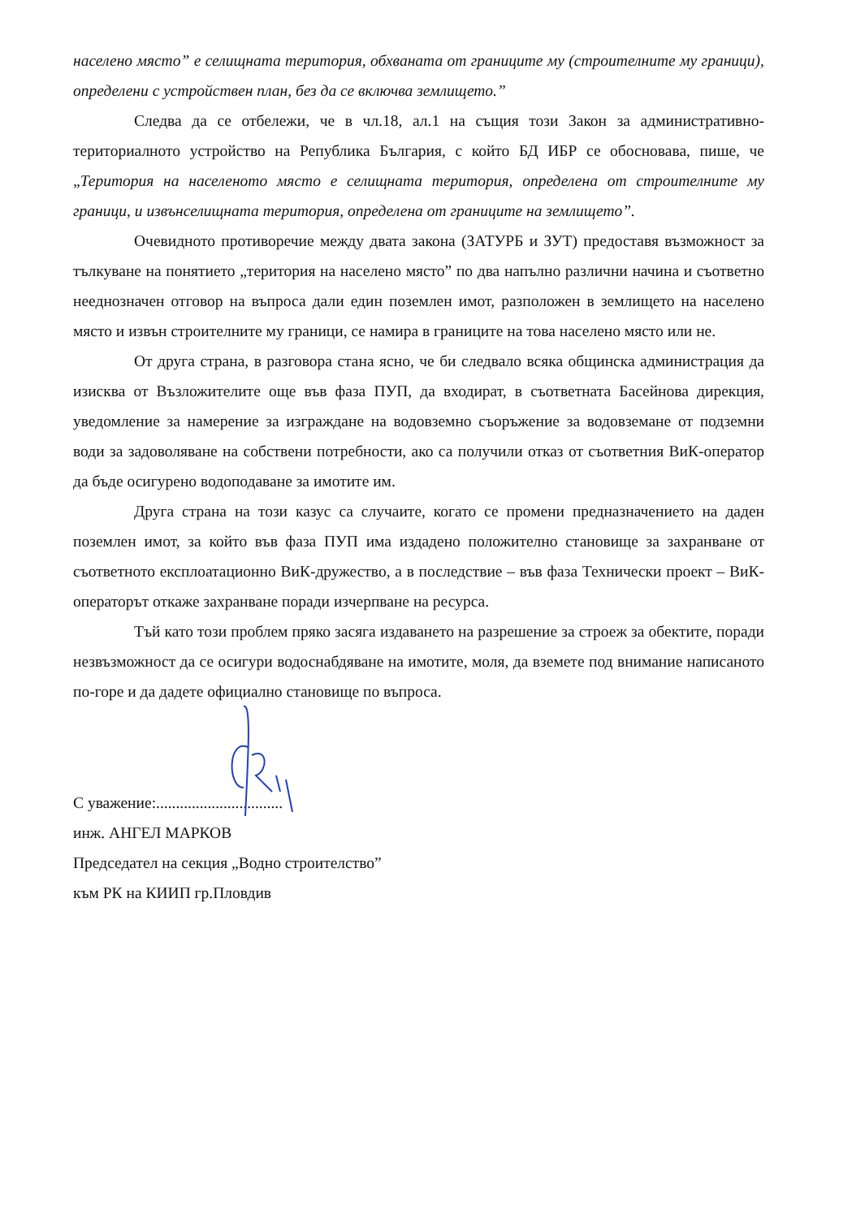населено място” е селищната територия, обхваната от границите му (строителните му граници), определени с устройствен план, без да се включва землището.”
Следва да се отбележи, че в чл.18, ал.1 на същия този Закон за административно-териториалното устройство на Република България, с който БД ИБР се обосновава, пише, че „Територия на населеното място е селищната територия, определена от строителните му граници, и извънселищната територия, определена от границите на землището”.
Очевидното противоречие между двата закона (ЗАТУРБ и ЗУТ) предоставя възможност за тълкуване на понятието „територия на населено място” по два напълно различни начина и съответно нееднозначен отговор на въпроса дали един поземлен имот, разположен в землището на населено място и извън строителните му граници, се намира в границите на това населено място или не.
От друга страна, в разговора стана ясно, че би следвало всяка общинска администрация да изисква от Възложителите още във фаза ПУП, да входират, в съответната Басейнова дирекция, уведомление за намерение за изграждане на водовземно съоръжение за водовземане от подземни води за задоволяване на собствени потребности, ако са получили отказ от съответния ВиК-оператор да бъде осигурено водоподаване за имотите им.
Друга страна на този казус са случаите, когато се промени предназначението на даден поземлен имот, за който във фаза ПУП има издадено положително становище за захранване от съответното експлоатационно ВиК-дружество, а в последствие – във фаза Технически проект – ВиК-операторът откаже захранване поради изчерпване на ресурса.
Тъй като този проблем пряко засяга издаването на разрешение за строеж за обектите, поради незвъзможност да се осигури водоснабдяване на имотите, моля, да вземете под внимание написаното по-горе и да дадете официално становище по въпроса.
С уважение:................................
инж. АНГЕЛ МАРКОВ
Председател на секция „Водно строителство”
към РК на КИИП гр.Пловдив